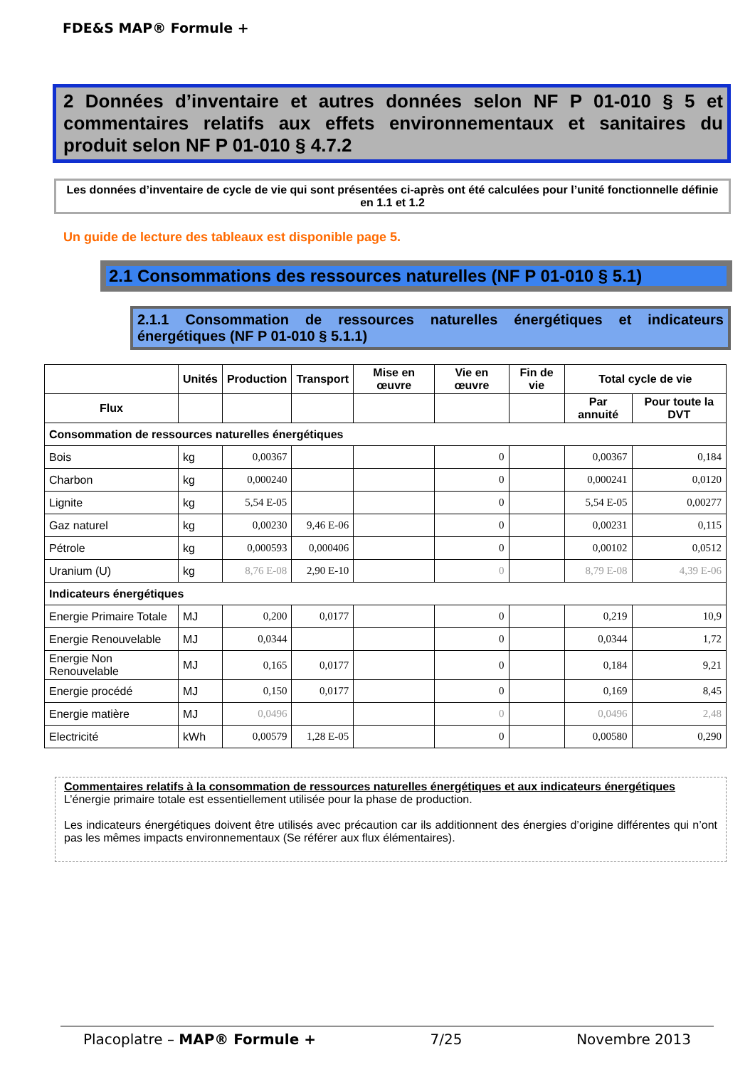FDE&S MAP® Formule +
2 Données d’inventaire et autres données selon NF P 01-010 § 5 et commentaires relatifs aux effets environnementaux et sanitaires du produit selon NF P 01-010 § 4.7.2
Les données d’inventaire de cycle de vie qui sont présentées ci-après ont été calculées pour l’unité fonctionnelle définie en 1.1 et 1.2
Un guide de lecture des tableaux est disponible page 5.
2.1 Consommations des ressources naturelles (NF P 01-010 § 5.1)
2.1.1 Consommation de ressources naturelles énergétiques et indicateurs énergétiques (NF P 01-010 § 5.1.1)
| | Unités | Production | Transport | Mise en œuvre | Vie en œuvre | Fin de vie | Total cycle de vie | |
| --- | --- | --- | --- | --- | --- | --- | --- | --- |
| Flux | | | | | | | Par annuité | Pour toute la DVT |
| Consommation de ressources naturelles énergétiques | | | | | | | | |
| Bois | kg | 0,00367 | | | 0 | | 0,00367 | 0,184 |
| Charbon | kg | 0,000240 | | | 0 | | 0,000241 | 0,0120 |
| Lignite | kg | 5,54 E-05 | | | 0 | | 5,54 E-05 | 0,00277 |
| Gaz naturel | kg | 0,00230 | 9,46 E-06 | | 0 | | 0,00231 | 0,115 |
| Pétrole | kg | 0,000593 | 0,000406 | | 0 | | 0,00102 | 0,0512 |
| Uranium (U) | kg | 8,76 E-08 | 2,90 E-10 | | 0 | | 8,79 E-08 | 4,39 E-06 |
| Indicateurs énergétiques | | | | | | | | |
| Energie Primaire Totale | MJ | 0,200 | 0,0177 | | 0 | | 0,219 | 10,9 |
| Energie Renouvelable | MJ | 0,0344 | | | 0 | | 0,0344 | 1,72 |
| Energie Non Renouvelable | MJ | 0,165 | 0,0177 | | 0 | | 0,184 | 9,21 |
| Energie procédé | MJ | 0,150 | 0,0177 | | 0 | | 0,169 | 8,45 |
| Energie matière | MJ | 0,0496 | | | 0 | | 0,0496 | 2,48 |
| Electricité | kWh | 0,00579 | 1,28 E-05 | | 0 | | 0,00580 | 0,290 |
Commentaires relatifs à la consommation de ressources naturelles énergétiques et aux indicateurs énergétiques
L’énergie primaire totale est essentiellement utilisée pour la phase de production.
Les indicateurs énergétiques doivent être utilisés avec précaution car ils additionnent des énergies d’origine différentes qui n’ont pas les mêmes impacts environnementaux (Se référer aux flux élémentaires).
Placoplatre – MAP® Formule + 7/25 Novembre 2013